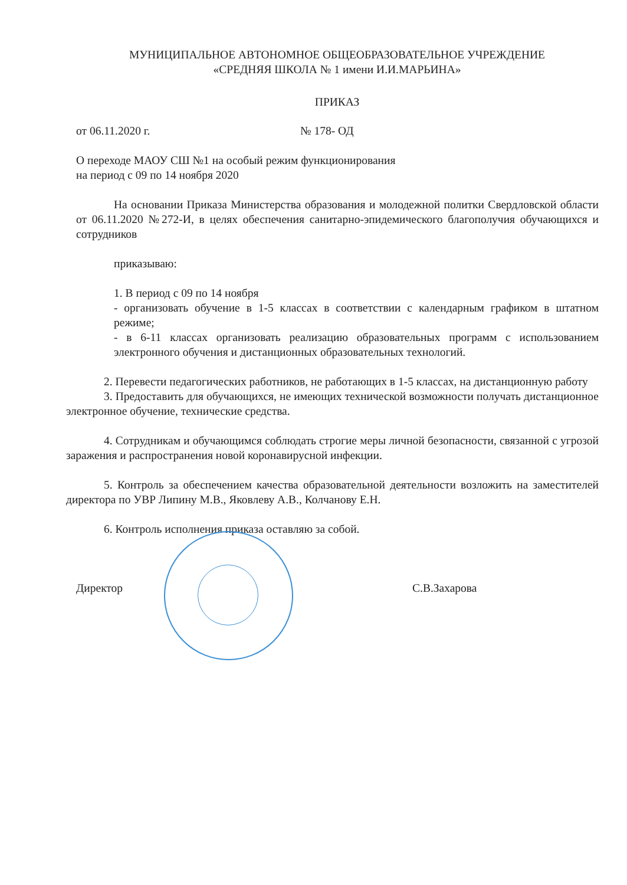МУНИЦИПАЛЬНОЕ АВТОНОМНОЕ ОБЩЕОБРАЗОВАТЕЛЬНОЕ УЧРЕЖДЕНИЕ
«СРЕДНЯЯ ШКОЛА № 1 имени И.И.МАРЬИНА»
ПРИКАЗ
от 06.11.2020 г. № 178- ОД
О переходе МАОУ СШ №1 на особый режим функционирования
на период с 09 по 14 ноября 2020
На основании Приказа Министерства образования и молодежной политки Свердловской области от 06.11.2020 №272-И, в целях обеспечения санитарно-эпидемического благополучия обучающихся и сотрудников
приказываю:
1. В период с 09 по 14 ноября
- организовать обучение в 1-5 классах в соответствии с календарным графиком в штатном режиме;
- в 6-11 классах организовать реализацию образовательных программ с использованием электронного обучения и дистанционных образовательных технологий.
2. Перевести педагогических работников, не работающих в 1-5 классах, на дистанционную работу
3. Предоставить для обучающихся, не имеющих технической возможности получать дистанционное электронное обучение, технические средства.
4. Сотрудникам и обучающимся соблюдать строгие меры личной безопасности, связанной с угрозой заражения и распространения новой коронавирусной инфекции.
5. Контроль за обеспечением качества образовательной деятельности возложить на заместителей директора по УВР Липину М.В., Яковлеву А.В., Колчанову Е.Н.
6. Контроль исполнения приказа оставляю за собой.
Директор С.В.Захарова